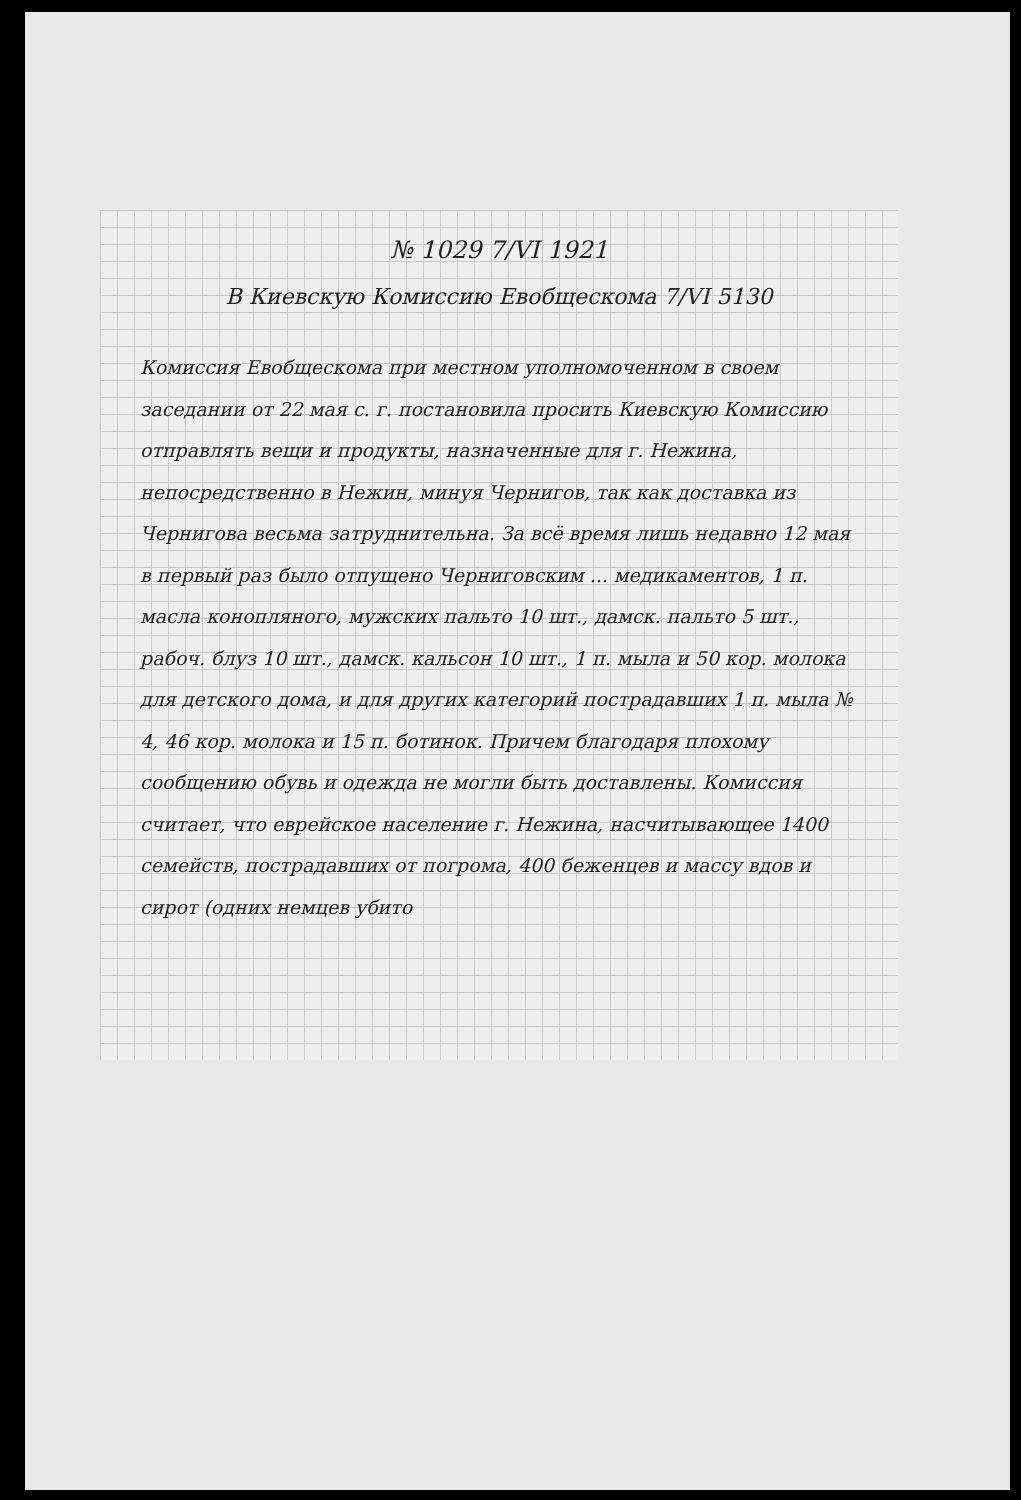№ 1029 7/VI 1921
В Киевскую Комиссию Евобщескома 7/VI 5130
Комиссия Евобщескома при местном уполномоченном в своем заседании от 22 мая с. г. постановила просить Киевскую Комиссию отправлять вещи и продукты, назначенные для г. Нежина, непосредственно в Нежин, минуя Чернигов, так как доставка из Чернигова весьма затруднительна. За всё время лишь недавно 12 мая в первый раз было отпущено Черниговским ... медикаментов, 1 п. масла конопляного, мужских пальто 10 шт., дамск. пальто 5 шт., рабоч. блуз 10 шт., дамск. кальсон 10 шт., 1 п. мыла и 50 кор. молока для детского дома, и для других категорий пострадавших 1 п. мыла № 4, 46 кор. молока и 15 п. ботинок. Причем благодаря плохому сообщению обувь и одежда не могли быть доставлены. Комиссия считает, что еврейское население г. Нежина, насчитывающее 1400 семейств, пострадавших от погрома, 400 беженцев и массу вдов и сирот (одних немцев убито